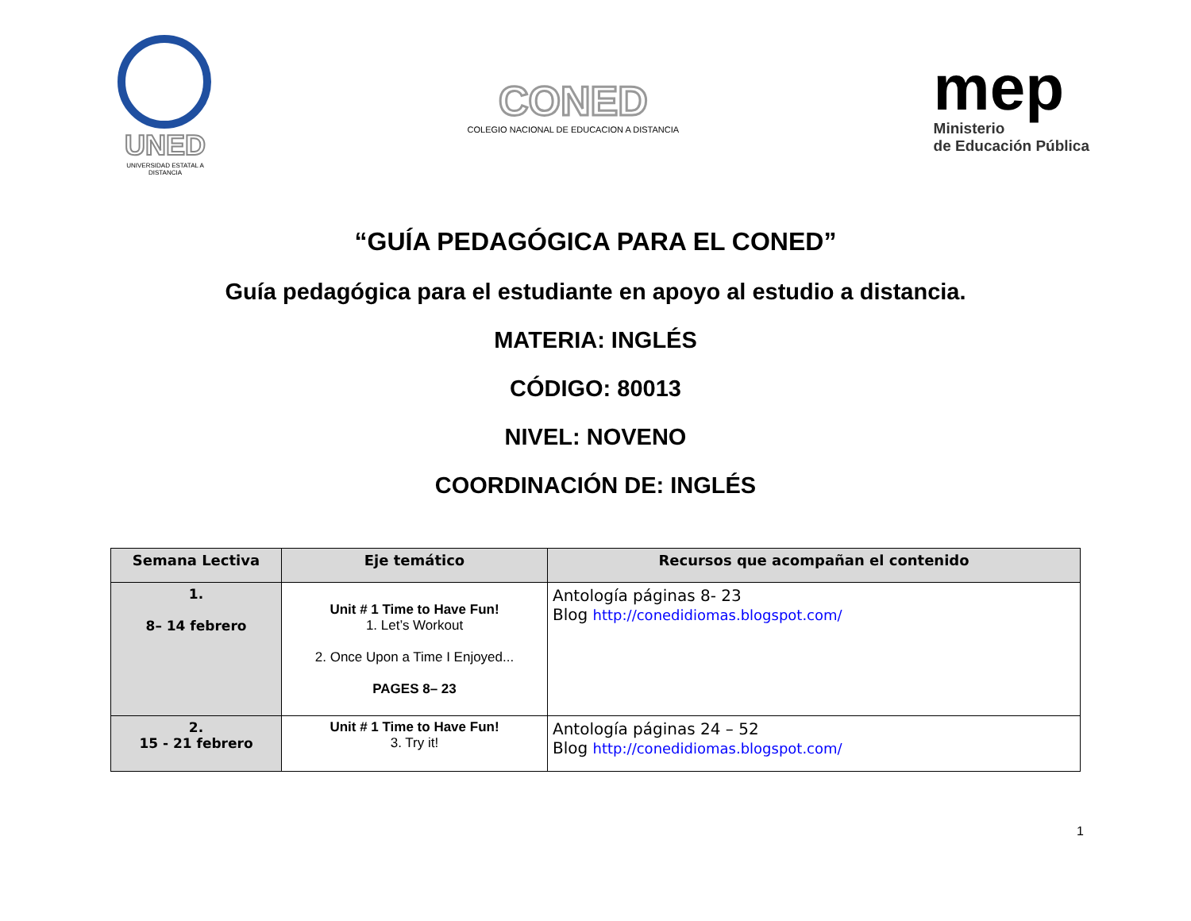UNED
UNIVERSIDAD ESTATAL A DISTANCIA
CONED
COLEGIO NACIONAL DE EDUCACION A DISTANCIA
mep
Ministerio
de Educación Pública
“GUÍA PEDAGÓGICA PARA EL CONED”
Guía pedagógica para el estudiante en apoyo al estudio a distancia.
MATERIA: INGLÉS
CÓDIGO: 80013
NIVEL: NOVENO
COORDINACIÓN DE: INGLÉS
| Semana Lectiva | Eje temático | Recursos que acompañan el contenido |
| --- | --- | --- |
| 1. 8– 14 febrero | Unit # 1 Time to Have Fun! 1. Let’s Workout 2. Once Upon a Time I Enjoyed... PAGES 8– 23 | Antología páginas 8- 23 Blog http://conedidiomas.blogspot.com/ |
| 2. 15 - 21 febrero | Unit # 1 Time to Have Fun! 3. Try it! | Antología páginas 24 – 52 Blog http://conedidiomas.blogspot.com/ |
1